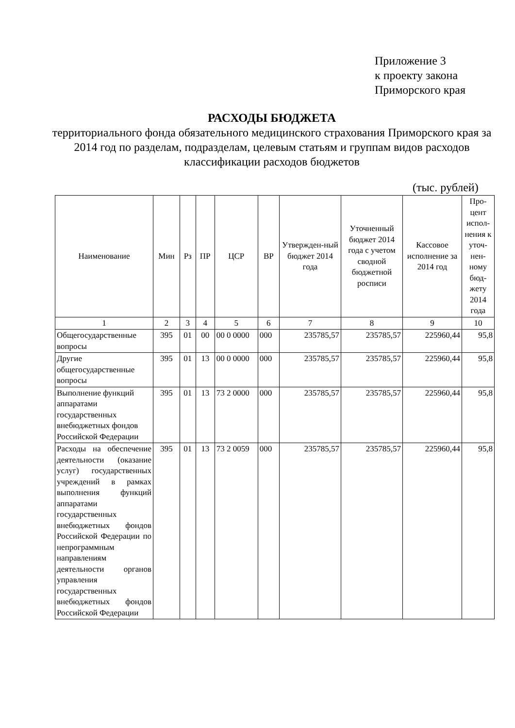Приложение 3
к проекту закона
Приморского края
РАСХОДЫ БЮДЖЕТА
территориального фонда обязательного медицинского страхования Приморского края за 2014 год по разделам, подразделам, целевым статьям и группам видов расходов классификации расходов бюджетов
(тыс. рублей)
| Наименование | Мин | Рз | ПР | ЦСР | ВР | Утвержден-ный бюджет 2014 года | Уточненный бюджет 2014 года с учетом сводной бюджетной росписи | Кассовое исполнение за 2014 год | Про-цент испол-нения к уточ-нен-ному бюд-жету 2014 года |
| --- | --- | --- | --- | --- | --- | --- | --- | --- | --- |
| 1 | 2 | 3 | 4 | 5 | 6 | 7 | 8 | 9 | 10 |
| Общегосударственные вопросы | 395 | 01 | 00 | 00 0 0000 | 000 | 235785,57 | 235785,57 | 225960,44 | 95,8 |
| Другие общегосударственные вопросы | 395 | 01 | 13 | 00 0 0000 | 000 | 235785,57 | 235785,57 | 225960,44 | 95,8 |
| Выполнение функций аппаратами государственных внебюджетных фондов Российской Федерации | 395 | 01 | 13 | 73 2 0000 | 000 | 235785,57 | 235785,57 | 225960,44 | 95,8 |
| Расходы на обеспечение деятельности (оказание услуг) государственных учреждений в рамках выполнения функций аппаратами государственных внебюджетных фондов Российской Федерации по непрограммным направлениям деятельности органов управления государственных внебюджетных фондов Российской Федерации | 395 | 01 | 13 | 73 2 0059 | 000 | 235785,57 | 235785,57 | 225960,44 | 95,8 |